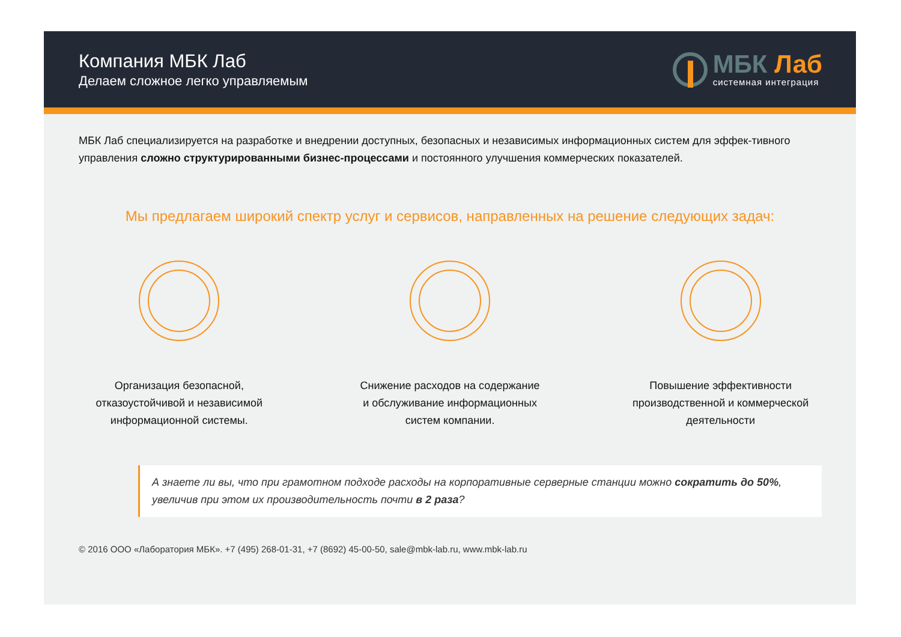Компания МБК Лаб
Делаем сложное легко управляемым
МБК Лаб
системная интеграция
МБК Лаб специализируется на разработке и внедрении доступных, безопасных и независимых информационных систем для эффек-тивного управления сложно структурированными бизнес-процессами и постоянного улучшения коммерческих показателей.
Мы предлагаем широкий спектр услуг и сервисов, направленных на решение следующих задач:
Организация безопасной,
отказоустойчивой и независимой
информационной системы.
Снижение расходов на содержание
и обслуживание информационных
систем компании.
Повышение эффективности
производственной и коммерческой
деятельности
А знаете ли вы, что при грамотном подходе расходы на корпоративные серверные станции можно сократить до 50%, увеличив при этом их производительность почти в 2 раза?
© 2016 ООО «Лаборатория МБК». +7 (495) 268-01-31, +7 (8692) 45-00-50, sale@mbk-lab.ru, www.mbk-lab.ru